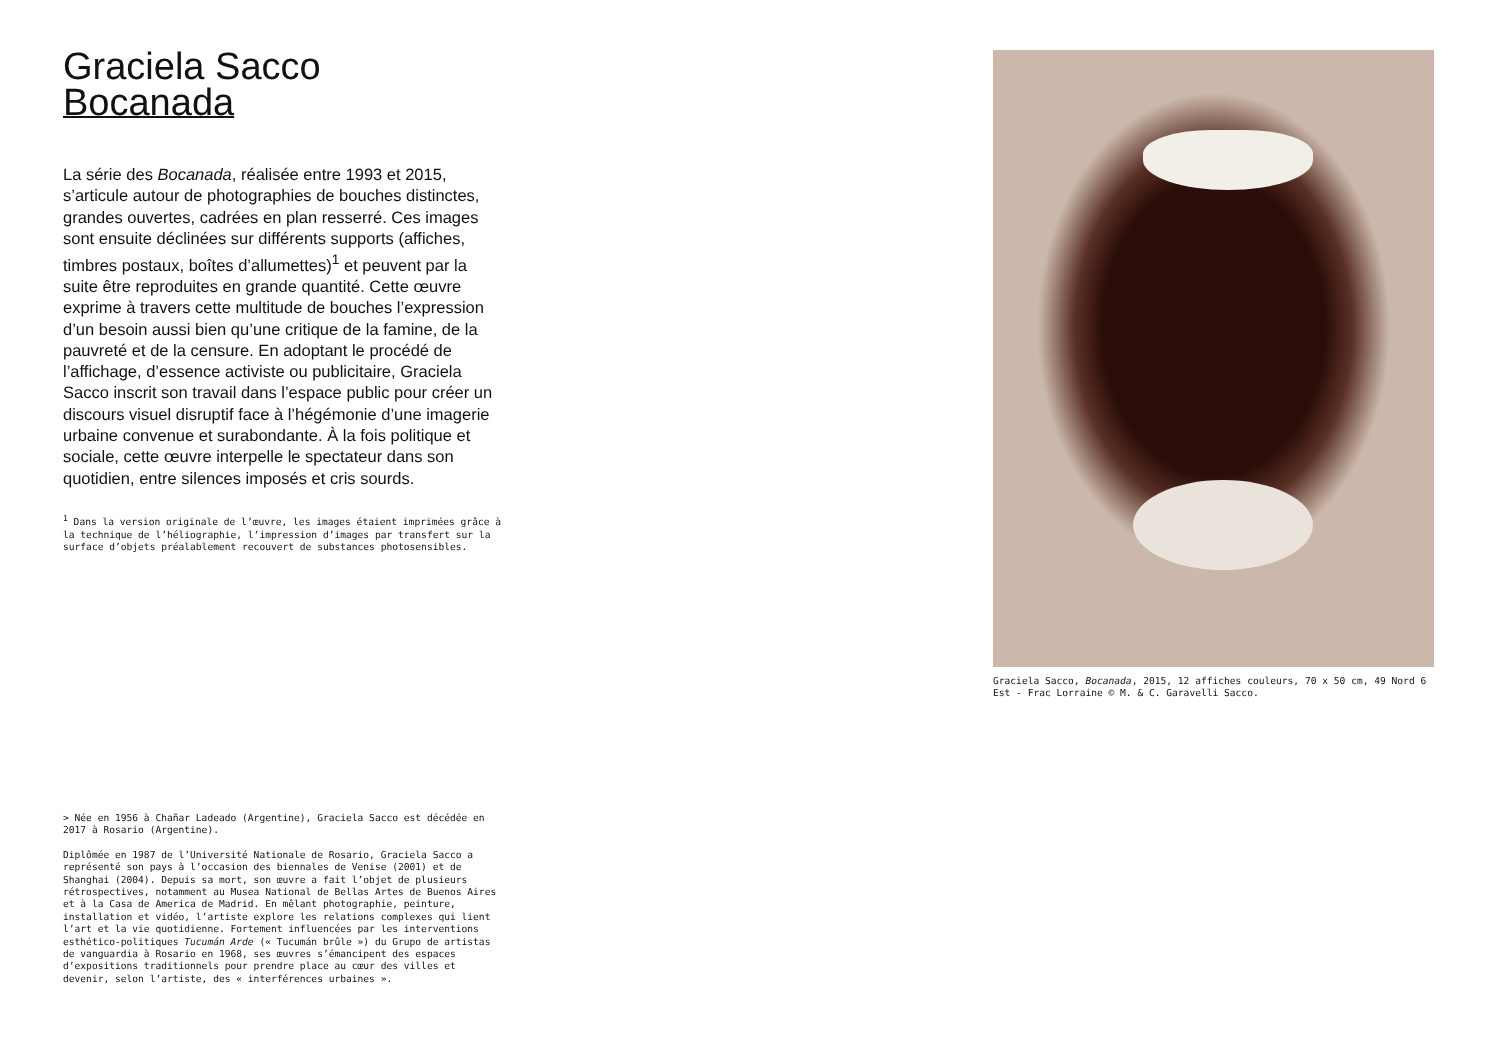Graciela Sacco
Bocanada
La série des Bocanada, réalisée entre 1993 et 2015, s’articule autour de photographies de bouches distinctes, grandes ouvertes, cadrées en plan resserré. Ces images sont ensuite déclinées sur différents supports (affiches, timbres postaux, boîtes d’allumettes)<sup>1</sup> et peuvent par la suite être reproduites en grande quantité. Cette œuvre exprime à travers cette multitude de bouches l’expression d’un besoin aussi bien qu’une critique de la famine, de la pauvreté et de la censure. En adoptant le procédé de l’affichage, d’essence activiste ou publicitaire, Graciela Sacco inscrit son travail dans l’espace public pour créer un discours visuel disruptif face à l’hégémonie d’une imagerie urbaine convenue et surabondante. À la fois politique et sociale, cette œuvre interpelle le spectateur dans son quotidien, entre silences imposés et cris sourds.
<sup>1</sup> Dans la version originale de l’œuvre, les images étaient imprimées grâce à la technique de l’héliographie, l’impression d’images par transfert sur la surface d’objets préalablement recouvert de substances photosensibles.
> Née en 1956 à Chañar Ladeado (Argentine), Graciela Sacco est décédée en 2017 à Rosario (Argentine).
Diplômée en 1987 de l’Université Nationale de Rosario, Graciela Sacco a représenté son pays à l’occasion des biennales de Venise (2001) et de Shanghai (2004). Depuis sa mort, son œuvre a fait l’objet de plusieurs rétrospectives, notamment au Musea National de Bellas Artes de Buenos Aires et à la Casa de America de Madrid. En mêlant photographie, peinture, installation et vidéo, l’artiste explore les relations complexes qui lient l’art et la vie quotidienne. Fortement influencées par les interventions esthético-politiques Tucumán Arde (« Tucumán brûle ») du Grupo de artistas de vanguardia à Rosario en 1968, ses œuvres s’émancipent des espaces d’expositions traditionnels pour prendre place au cœur des villes et devenir, selon l’artiste, des « interférences urbaines ».
Graciela Sacco, Bocanada, 2015, 12 affiches couleurs, 70 x 50 cm, 49 Nord 6 Est - Frac Lorraine © M. & C. Garavelli Sacco.